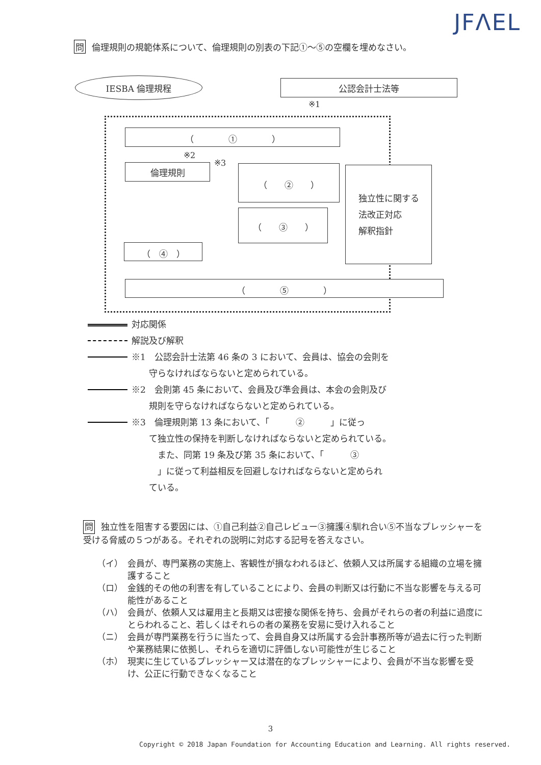JFΛEL
問 倫理規則の規範体系について、倫理規則の別表の下記①～⑤の空欄を埋めなさい。
IESBA 倫理規程 公認会計士法等
※1
（　　　　①　　　　）
※2
※3
倫理規則 （　　②　　）
（　　③　　）
独立性に関する
法改正対応
解釈指針
（　④　）
（　　　　⑤　　　　）
対応関係
解説及び解釈
※1　公認会計士法第 46 条の 3 において、会員は、協会の会則を
　　守らなければならないと定められている。
※2　会則第 45 条において、会員及び準会員は、本会の会則及び
　　規則を守らなければならないと定められている。
※3　倫理規則第 13 条において、「　　　②　　　」に従っ
　　て独立性の保持を判断しなければならないと定められている。
　　　また、同第 19 条及び第 35 条において、「　　　③
　　　」に従って利益相反を回避しなければならないと定められ
　　ている。
問 独立性を阻害する要因には、①自己利益②自己レビュー③擁護④馴れ合い⑤不当なプレッシャーを受ける脅威の５つがある。それぞれの説明に対応する記号を答えなさい。
（イ） 会員が、専門業務の実施上、客観性が損なわれるほど、依頼人又は所属する組織の立場を擁護すること
（ロ） 金銭的その他の利害を有していることにより、会員の判断又は行動に不当な影響を与える可能性があること
（ハ） 会員が、依頼人又は雇用主と長期又は密接な関係を持ち、会員がそれらの者の利益に過度にとらわれること、若しくはそれらの者の業務を安易に受け入れること
（ニ） 会員が専門業務を行うに当たって、会員自身又は所属する会計事務所等が過去に行った判断や業務結果に依拠し、それらを適切に評価しない可能性が生じること
（ホ） 現実に生じているプレッシャー又は潜在的なプレッシャーにより、会員が不当な影響を受け、公正に行動できなくなること
3
Copyright © 2018 Japan Foundation for Accounting Education and Learning. All rights reserved.